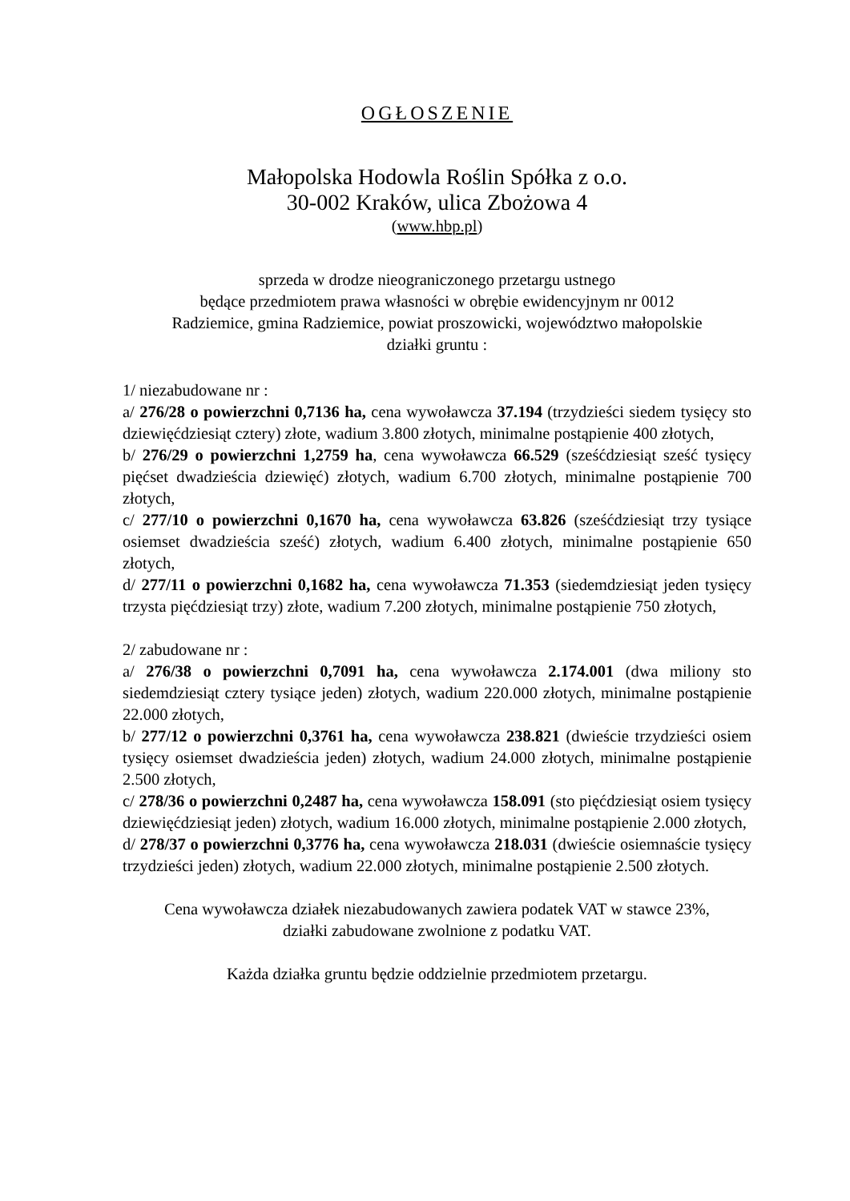OGŁOSZENIE
Małopolska Hodowla Roślin Spółka z o.o.
30-002 Kraków, ulica Zbożowa 4
(www.hbp.pl)
sprzeda w drodze nieograniczonego przetargu ustnego
będące przedmiotem prawa własności w obrębie ewidencyjnym nr 0012
Radziemice, gmina Radziemice, powiat proszowicki, województwo małopolskie
działki gruntu :
1/ niezabudowane nr :
a/ 276/28 o powierzchni 0,7136 ha, cena wywoławcza 37.194 (trzydzieści siedem tysięcy sto dziewięćdziesiąt cztery) złote, wadium 3.800 złotych, minimalne postąpienie 400 złotych,
b/ 276/29 o powierzchni 1,2759 ha, cena wywoławcza 66.529 (sześćdziesiąt sześć tysięcy pięćset dwadzieścia dziewięć) złotych, wadium 6.700 złotych, minimalne postąpienie 700 złotych,
c/ 277/10 o powierzchni 0,1670 ha, cena wywoławcza 63.826 (sześćdziesiąt trzy tysiące osiemset dwadzieścia sześć) złotych, wadium 6.400 złotych, minimalne postąpienie 650 złotych,
d/ 277/11 o powierzchni 0,1682 ha, cena wywoławcza 71.353 (siedemdziesiąt jeden tysięcy trzysta pięćdziesiąt trzy) złote, wadium 7.200 złotych, minimalne postąpienie 750 złotych,
2/ zabudowane nr :
a/ 276/38 o powierzchni 0,7091 ha, cena wywoławcza 2.174.001 (dwa miliony sto siedemdziesiąt cztery tysiące jeden) złotych, wadium 220.000 złotych, minimalne postąpienie 22.000 złotych,
b/ 277/12 o powierzchni 0,3761 ha, cena wywoławcza 238.821 (dwieście trzydzieści osiem tysięcy osiemset dwadzieścia jeden) złotych, wadium 24.000 złotych, minimalne postąpienie 2.500 złotych,
c/ 278/36 o powierzchni 0,2487 ha, cena wywoławcza 158.091 (sto pięćdziesiąt osiem tysięcy dziewięćdziesiąt jeden) złotych, wadium 16.000 złotych, minimalne postąpienie 2.000 złotych,
d/ 278/37 o powierzchni 0,3776 ha, cena wywoławcza 218.031 (dwieście osiemnaście tysięcy trzydzieści jeden) złotych, wadium 22.000 złotych, minimalne postąpienie 2.500 złotych.
Cena wywoławcza działek niezabudowanych zawiera podatek VAT w stawce 23%,
działki zabudowane zwolnione z podatku VAT.
Każda działka gruntu będzie oddzielnie przedmiotem przetargu.